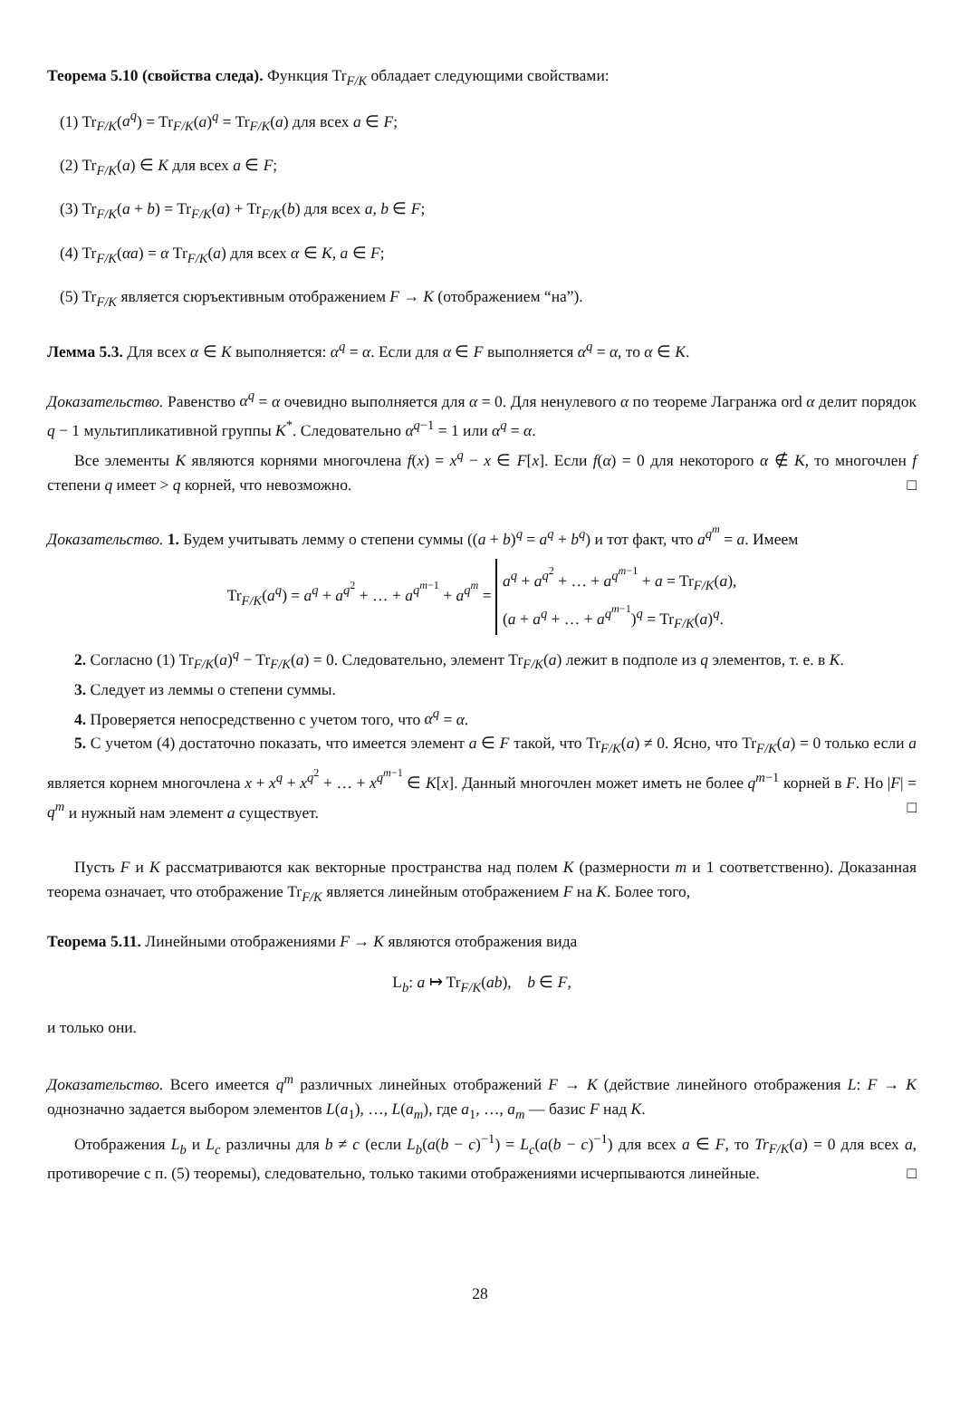Теорема 5.10 (свойства следа). Функция Tr<sub>F/K</sub> обладает следующими свойствами:
(1) Tr<sub>F/K</sub>(a<sup>q</sup>) = Tr<sub>F/K</sub>(a)<sup>q</sup> = Tr<sub>F/K</sub>(a) для всех a ∈ F;
(2) Tr<sub>F/K</sub>(a) ∈ K для всех a ∈ F;
(3) Tr<sub>F/K</sub>(a + b) = Tr<sub>F/K</sub>(a) + Tr<sub>F/K</sub>(b) для всех a, b ∈ F;
(4) Tr<sub>F/K</sub>(αa) = α Tr<sub>F/K</sub>(a) для всех α ∈ K, a ∈ F;
(5) Tr<sub>F/K</sub> является сюръективным отображением F → K (отображением “на”).
Лемма 5.3. Для всех α ∈ K выполняется: α<sup>q</sup> = α. Если для α ∈ F выполняется α<sup>q</sup> = α, то α ∈ K.
Доказательство. Равенство α<sup>q</sup> = α очевидно выполняется для α = 0. Для ненулевого α по теореме Лагранжа ord α делит порядок q − 1 мультипликативной группы K<sup>*</sup>. Следовательно α<sup>q−1</sup> = 1 или α<sup>q</sup> = α.
Все элементы K являются корнями многочлена f(x) = x<sup>q</sup> − x ∈ F[x]. Если f(α) = 0 для некоторого α ∉ K, то многочлен f степени q имеет > q корней, что невозможно. □
Доказательство. 1. Будем учитывать лемму о степени суммы ((a + b)<sup>q</sup> = a<sup>q</sup> + b<sup>q</sup>) и тот факт, что a<sup>q<sup>m</sup></sup> = a. Имеем
Tr<sub>F/K</sub>(a<sup>q</sup>) = a<sup>q</sup> + a<sup>q<sup>2</sup></sup> + … + a<sup>q<sup>m−1</sup></sup> + a<sup>q<sup>m</sup></sup> = a<sup>q</sup> + a<sup>q<sup>2</sup></sup> + … + a<sup>q<sup>m−1</sup></sup> + a = Tr<sub>F/K</sub>(a),
(a + a<sup>q</sup> + … + a<sup>q<sup>m−1</sup></sup>)<sup>q</sup> = Tr<sub>F/K</sub>(a)<sup>q</sup>.
2. Согласно (1) Tr<sub>F/K</sub>(a)<sup>q</sup> − Tr<sub>F/K</sub>(a) = 0. Следовательно, элемент Tr<sub>F/K</sub>(a) лежит в подполе из q элементов, т. е. в K.
3. Следует из леммы о степени суммы.
4. Проверяется непосредственно с учетом того, что α<sup>q</sup> = α.
5. С учетом (4) достаточно показать, что имеется элемент a ∈ F такой, что Tr<sub>F/K</sub>(a) ≠ 0. Ясно, что Tr<sub>F/K</sub>(a) = 0 только если a является корнем многочлена x + x<sup>q</sup> + x<sup>q<sup>2</sup></sup> + … + x<sup>q<sup>m−1</sup></sup> ∈ K[x]. Данный многочлен может иметь не более q<sup>m−1</sup> корней в F. Но |F| = q<sup>m</sup> и нужный нам элемент a существует. □
Пусть F и K рассматриваются как векторные пространства над полем K (размерности m и 1 соответственно). Доказанная теорема означает, что отображение Tr<sub>F/K</sub> является линейным отображением F на K. Более того,
Теорема 5.11. Линейными отображениями F → K являются отображения вида
L<sub>b</sub>: a ↦ Tr<sub>F/K</sub>(ab), b ∈ F,
и только они.
Доказательство. Всего имеется q<sup>m</sup> различных линейных отображений F → K (действие линейного отображения L: F → K однозначно задается выбором элементов L(a<sub>1</sub>), …, L(a<sub>m</sub>), где a<sub>1</sub>, …, a<sub>m</sub> — базис F над K.
Отображения L<sub>b</sub> и L<sub>c</sub> различны для b ≠ c (если L<sub>b</sub>(a(b − c)<sup>−1</sup>) = L<sub>c</sub>(a(b − c)<sup>−1</sup>) для всех a ∈ F, то Tr<sub>F/K</sub>(a) = 0 для всех a, противоречие с п. (5) теоремы), следовательно, только такими отображениями исчерпываются линейные. □
28